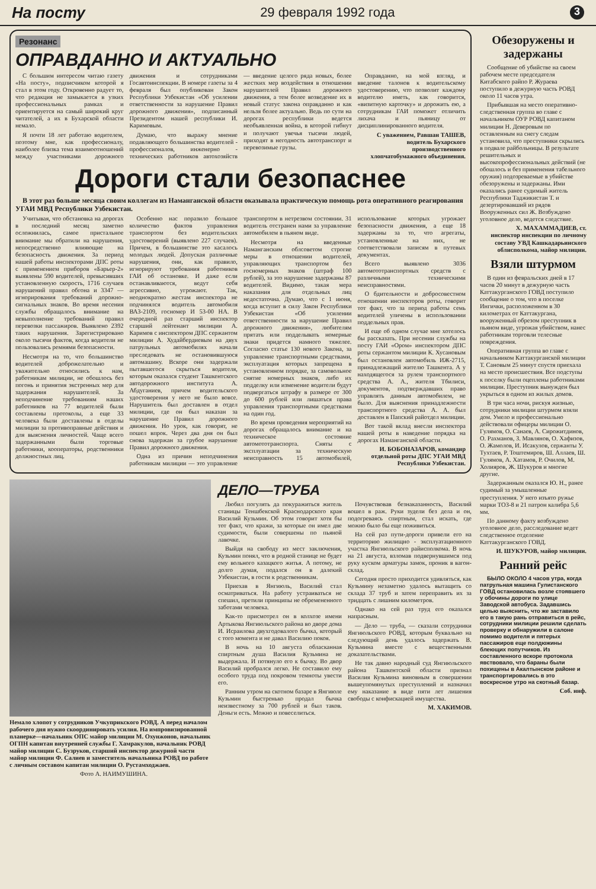На посту 29 февраля 1992 года 3
Резонанс
ОПРАВДАННО И АКТУАЛЬНО
С большим интересом читаю газету «На посту», подписчиком которой я стал в этом году. Откровенно радует то, что редакция не замыкается в узких профессиональных рамках и ориентируется на самый широкий круг читателей, а их в Бухарской области немало.
Я почти 18 лет работаю водителем, поэтому мне, как профессионалу, наиболее близка тема взаимоотношений между участниками дорожного движения и сотрудниками Госавтоинспекции. В номере газеты за 4 февраля был опубликован Закон Республики Узбекистан «Об усилении ответственности за нарушение Правил дорожного движения», подписанный Президентом нашей республики И. Каримовым.
Думаю, что выражу мнение подавляющего большинства водителей - профессионалов, инженерно - технических работников автохозяйств — введение целого ряда новых, более жестких мер воздействия в отношении нарушителей Правил дорожного движения, а тем более возведение их в новый статус закона оправданно и как нельзя более актуально. Ведь по сути на дорогах республики ведется необъявленная война, в которой гибнут и получают увечья тысячи людей, приходят в негодность автотранспорт и перевозимые грузы.
Оправданно, на мой взгляд, и введение талонов к водительскому удостоверению, что позволит каждому водителю иметь, как говорится, «визитную карточку» и дорожить ею, а сотрудникам ГАИ поможет отличить лихача и пьяницу от дисциплинированного водителя.
С уважением, Равшан ТАШЕВ, водитель Бухарского производственного хлопчатобумажного объединения.
Дороги стали безопаснее
В этот раз больше месяца своим коллегам из Наманганской области оказывала практическую помощь рота оперативного реагирования УГАИ МВД Республики Узбекистан.
Учитывая, что обстановка на дорогах в последний месяц заметно осложнилась, самое пристальное внимание мы обратили на нарушения, непосредственно влияющие на безопасность движения. За период нашей работы инспекторами ДПС роты с применением приборов «Барьер-2» выявлены 590 водителей, превысивших установленную скорость, 1716 случаев нарушений правил обгона и 3347 — игнорирования требований дорожно-сигнальных знаков. Во время несения службы обращалось внимание на невыполнение требований правил перевозки пассажиров. Выявлено 2392 таких нарушения. Зарегистрировано около тысячи фактов, когда водители не пользовались ремнями безопасности.
Несмотря на то, что большинство водителей доброжелательно и уважительно относились к нам, работникам милиции, не обошлось без погонь и принятия экстренных мер для задержания нарушителей. За неподчинение требованиям наших работников на 77 водителей были составлены протоколы, а еще 33 человека были доставлены в отделы милиции за противоправные действия и для выяснения личностей. Чаще всего задержанными были торговые работники, кооператоры, родственники должностных лиц.
Особенно нас поразило большое количество фактов управления транспортом без водительских удостоверений (выявлено 227 случаев). Причем, в большинстве это касалось молодых людей. Допуская различные нарушения, они, как правило, игнорируют требования работников ГАИ об остановке. И даже если останавливаются, ведут себя агрессивно, угрожают. Так, неоднократно жестам инспектора не подчинялся водитель автомобиля ВАЗ-2109, госномер И 53-00 НА. В очередной раз старший инспектор старший лейтенант милиции А. Каримов с инспектором ДПС сержантом милиции А. Худайбердиевым на двух патрульных автомобилях начали преследовать не остановившуюся автомашину. Вскоре они задержали пытавшегося скрыться водителя, которым оказался студент Ташкентского автодорожного института А. Абдуганиев, причем водительского удостоверения у него не было вовсе. Нарушитель был доставлен в отдел милиции, где он был наказан за нарушение Правил дорожного движения. Но урок, как говорят, не пошел впрок. Через два дня он был снова задержан за грубое нарушение Правил дорожного движения.
Одна из причин неподчинения работникам милиции — это управление транспортом в нетрезвом состоянии. 31 водитель отстранен нами за управление автомобилем в пьяном виде.
Несмотря на введенные Наманганским облсоветом строгие меры в отношении водителей, управляющих транспортом без госномерных знаков (штраф 100 рублей), за это нарушение задержаны 87 водителей. Видимо, такая мера наказания для отдельных лиц недостаточна. Думаю, что с 1 июня, когда вступит в силу Закон Республики Узбекистан «Об усилении ответственности за нарушение Правил дорожного движения», любителям прятать или подделывать номерные знаки придется намного тяжелее. Согласно статье 130 нового Закона, за управление транспортными средствами, эксплуатация которых запрещена в установленном порядке, за самовольное снятие номерных знаков, либо их подделку или изменение водители будут подвергаться штрафу в размере от 300 до 600 рублей или лишаться права управления транспортными средствами на один год.
Во время проведения мероприятий на дорогах обращалось внимание и на техническое состояние автомототранспорта. Сняты с эксплуатации за техническую неисправность 15 автомобилей, использование которых угрожает безопасности движения, а еще 18 задержаны за то, что агрегаты, установленные на них, не соответствовали записям в путевых документах.
Всего выявлено 3036 автомототранспортных средств с различными техническими неисправностями.
О бдительности и добросовестном отношении инспекторов роты, говорит тот факт, что за период работы семь водителей уличены в использовании поддельных прав.
И еще об одном случае мне хотелось бы рассказать. При несении службы на посту ГАИ «Ором» инспектором ДПС роты сержантом милиции К. Хусановым был остановлен автомобиль ИЖ-2715, принадлежащий жителю Ташкента. А у находящегося за рулем транспортного средства А. А., жителя Тбилиси, документов, подтверждавших право управлять данным автомобилем, не было. Для выяснения принадлежности транспортного средства А. А. был доставлен в Папский райотдел милиции.
Вот такой вклад внесли инспектора нашей роты в наведение порядка на дорогах Наманганской области.
И. БОБОНАЗАРОВ, командир отдельной роты ДПС УГАИ МВД Республики Узбекистан.
Немало хлопот у сотрудников Учкуприкского РОВД. А перед началом рабочего дня нужно скоординировать усилия. На импровизированной планерке—начальник ОПС майор милиции М. Охунжонов, начальник ОГПН капитан внутренней службы Г. Хамракулов, начальник РОВД майор милиции С. Бузруков, старший инспектор дежурной части майор милиции Ф. Салиев и заместитель начальника РОВД по работе с личным составом капитан милиции О. Рустамходжаев.
Фото А. НАИМУШИНА.
ДЕЛО—ТРУБА
Любил погулять да покуражиться житель станицы Теншбекской Краснодарского края Василий Кузьмин. Об этом говорит хотя бы тот факт, что кражи, за которые он имел две судимости, были совершены по пьяной лавочке.
Выйдя на свободу из мест заключения, Кузьмин понял, что в родной станице не будет ему вольного казацкого житья. А потому, не долго думая, подался он в далекий Узбекистан, в гости к родственникам.
Приехав в Янгиюль, Василий стал осматриваться. На работу устраиваться не спешил, претили принципы не обремененного заботами человека.
Как-то присмотрел он в колхозе имени Артыкова Янгиюльского района во дворе дома И. Исраилова двухгодовалого бычка, который с того момента и не давал Василию покоя.
В ночь на 10 августа обласканная спиртным душа Василия Кузьмина не выдержала. И потянуло его к бычку. Во двор Василий пробрался легко. Не составило ему особого труда под покровом темноты увести его.
Ранним утром на скотном базаре в Янгиюле Кузьмин быстренько продал бычка неизвестному за 700 рублей и был таков. Деньги есть. Можно и повеселиться.
Почувствовав безнаказанность, Василий вошел в раж. Руки зудели без дела и он, подогреваясь спиртным, стал искать, где можно было бы еще поживиться.
На сей раз пути-дороги привели его на территорию жилищно - эксплуатационного участка Янгиюльского райисполкома. В ночь на 21 августа, взломав подвернувшимся под руку куском арматуры замок, проник в вагон-склад.
Сегодня просто приходится удивляться, как Кузьмину незаметно удалось вытащить со склада 37 труб и затем переправить их за тридцать с лишним километров.
Однако на сей раз труд его оказался напрасным.
— Дело — труба, — сказали сотрудники Янгиюльского РОВД, которым буквально на следующий день удалось задержать В. Кузьмина вместе с вещественными доказательствами.
Не так давно народный суд Янгиюльского района Ташкентской области признал Василия Кузьмина виновным в совершении вышеупомянутых преступлений и назначил ему наказание в виде пяти лет лишения свободы с конфискацией имущества.
М. ХАКИМОВ.
Обезоружены и задержаны
Сообщение об убийстве на своем рабочем месте председателя Китабского райпо Р. Жураева поступило в дежурную часть РОВД около 11 часов утра.
Прибывшая на место оперативно-следственная группа во главе с начальником ОУР РОВД капитаном милиции Н. Деверовым по оставленным на снегу следам установила, что преступники скрылись в подвале райбольницы. В результате решительных и высокопрофессиональных действий (не обошлось и без применения табельного оружия) подозреваемые в убийстве обезоружены и задержаны. Ими оказались ранее судимый житель Республики Таджикистан Т. и дезертировавший из рядов Вооруженных сил Ж. Возбуждено уголовное дело, ведется следствие.
Х. МАХАММАДИЕВ, ст. инспектор инспекции по личному составу УВД Кашкадарьинского облисполкома, майор милиции.
Взяли штурмом
В один из февральских дней в 17 часов 20 минут в дежурную часть Каттакурганского ГОВД поступило сообщение о том, что в поселке Ингички, расположенном в 30 километрах от Каттакургана, вооруженный обрезом преступник в пьяном виде, угрожая убийством, нанес работникам торговли телесные повреждения.
Оперативная группа во главе с начальником Каттакурганской милиции Т. Сановым 25 минут спустя приехала на место происшествия. Все подступы к поселку были оцеплены работниками милиции. Преступник вынужден был укрыться в одном из жилых домов.
В три часа ночи, рискуя жизнью, сотрудники милиции штурмом взяли дом. Умело и профессионально действовали офицеры милиции О. Гулямов, О. Санаев, А. Сирожитдинов, О. Рахманов, З. Мавлянов, О. Хафизов, О. Жамолов, И. Исакулов, сержанты У. Тухтаев, Р. Тоштемиров, Ш. Аллаев, Ш. Гулямов, А. Хатамов, Р. Очилов, М. Холияров, Ж. Шукуров и многие другие.
Задержанным оказался Ю. Н., ранее судимый за умышленные преступления. У него изъято ружье марки ТОЗ-8 и 21 патрон калибра 5,6 мм.
По данному факту возбуждено уголовное дело, расследование ведет следственное отделение Каттакурганского ГОВД.
И. ШУКУРОВ, майор милиции.
Ранний рейс
БЫЛО ОКОЛО 4 часов утра, когда патрульная машина Гулистанского ГОВД остановилась возле стоявшего у обочины дороги по улице Заводской автобуса. Задавшись целью выяснить, что же заставило его в такую рань отправиться в рейс, сотрудники милиции решили сделать проверку и обнаружили в салоне помимо водителя и пятерых пассажиров еще полдюжины блеющих попутчиков. Из составленного вскоре протокола явствовало, что бараны были похищены в Акалтынском районе и транспортировались в это воскресное утро на скотный базар.
Соб. инф.